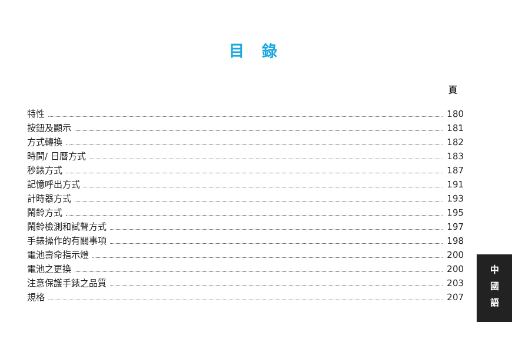目 錄
頁
特性 180
按鈕及顯示 181
方式轉換 182
時間/ 日曆方式 183
秒錶方式 187
記憶呼出方式 191
計時器方式 193
鬧鈴方式 195
鬧鈴檢測和試聲方式 197
手錶操作的有關事項 198
電池壽命指示燈 200
電池之更換 200
注意保護手錶之品質 203
規格 207
中
國
語